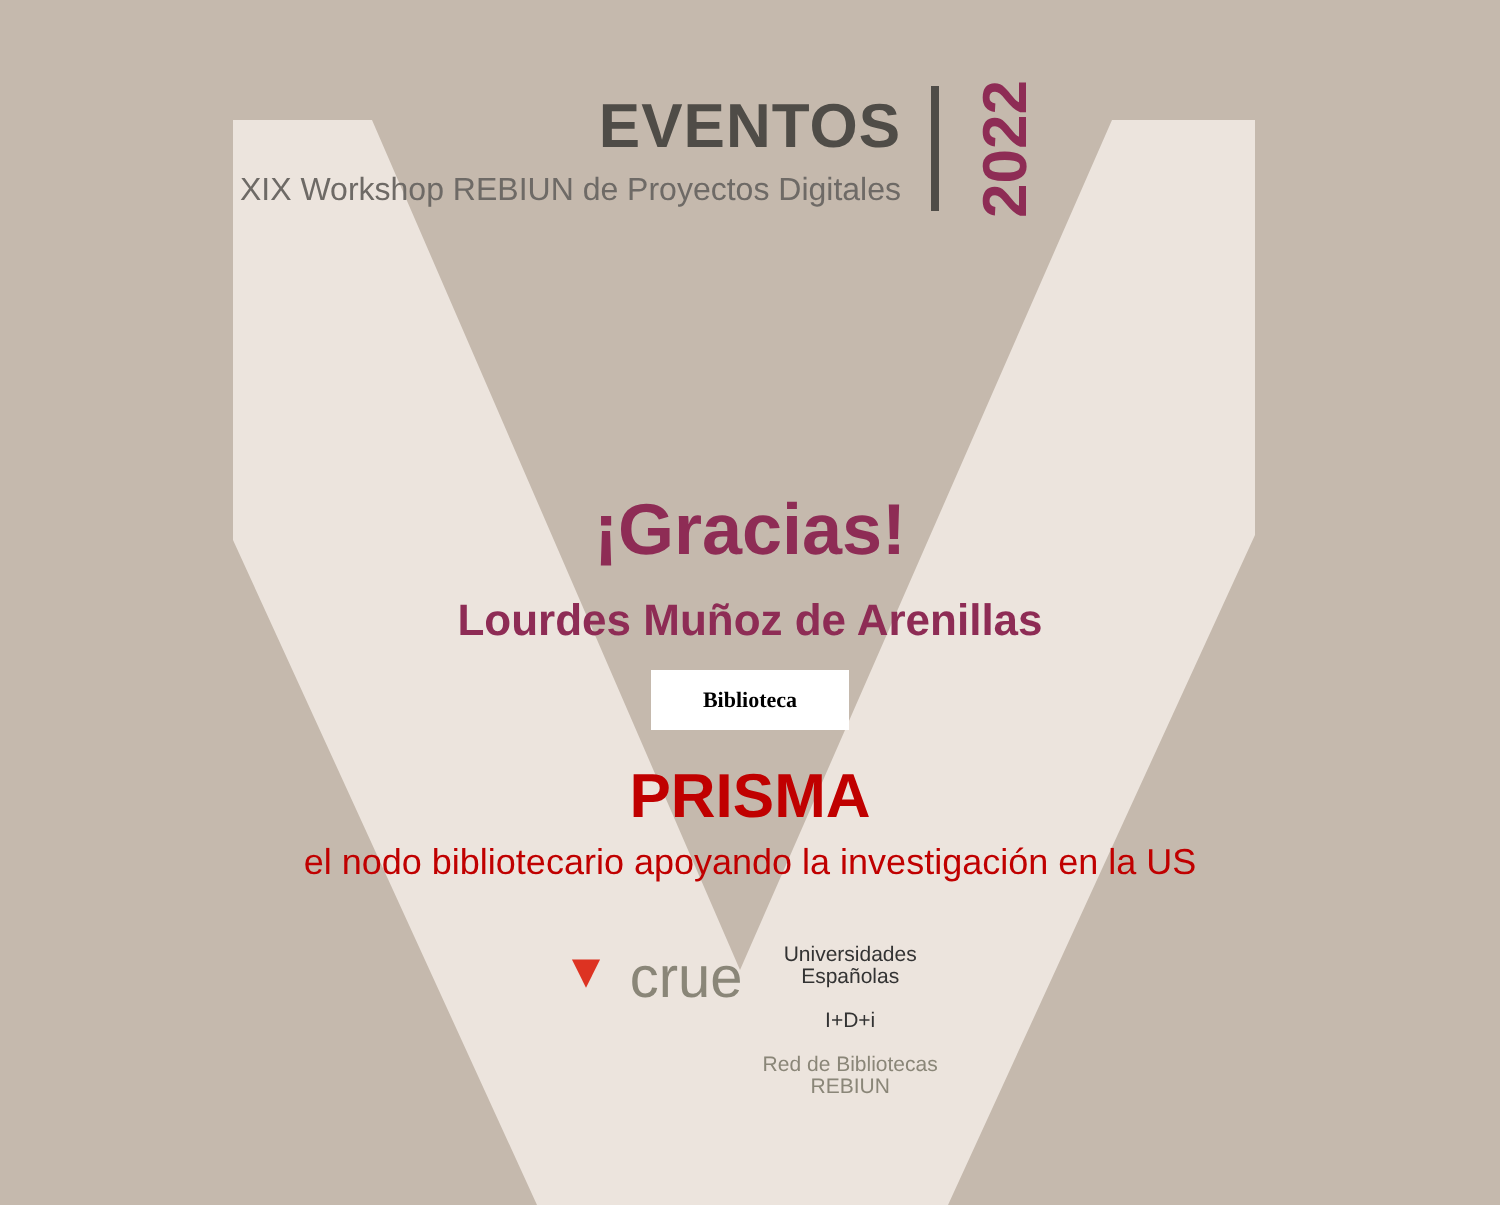EVENTOS
XIX Workshop REBIUN de Proyectos Digitales
2022
¡Gracias!
Lourdes Muñoz de Arenillas
Biblioteca
PRISMA
el nodo bibliotecario apoyando la investigación en la US
▼ crue
Universidades
Españolas
I+D+i
Red de Bibliotecas
REBIUN